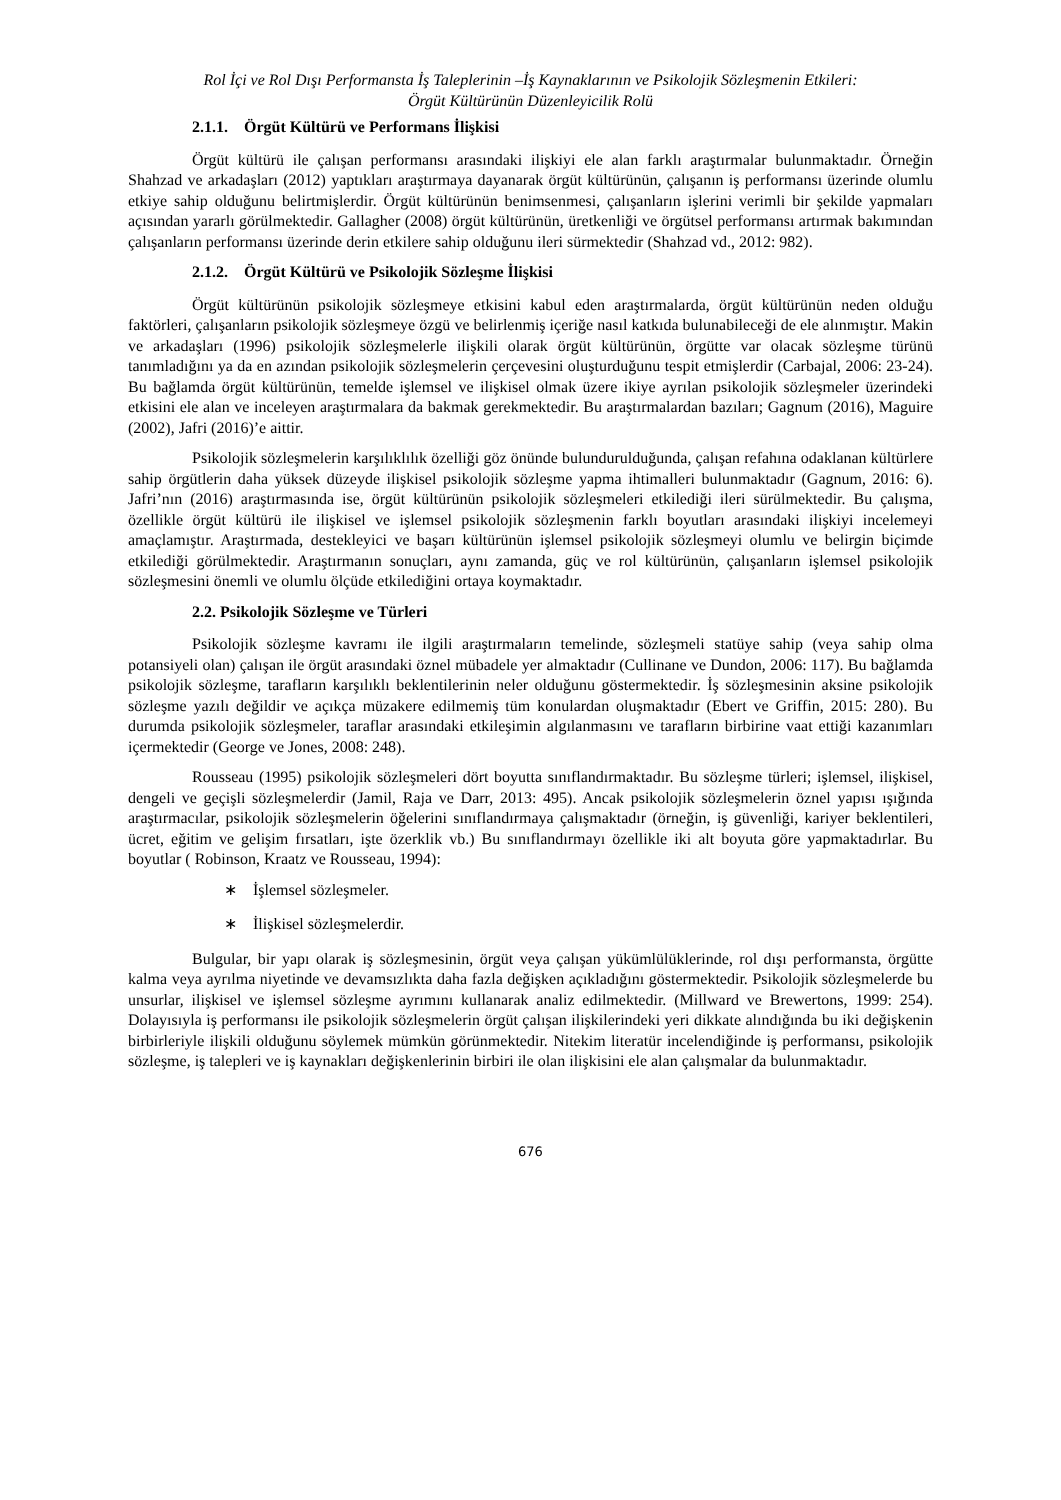Rol İçi ve Rol Dışı Performansta İş Taleplerinin –İş Kaynaklarının ve Psikolojik Sözleşmenin Etkileri:
Örgüt Kültürünün Düzenleyicilik Rolü
2.1.1. Örgüt Kültürü ve Performans İlişkisi
Örgüt kültürü ile çalışan performansı arasındaki ilişkiyi ele alan farklı araştırmalar bulunmaktadır. Örneğin Shahzad ve arkadaşları (2012) yaptıkları araştırmaya dayanarak örgüt kültürünün, çalışanın iş performansı üzerinde olumlu etkiye sahip olduğunu belirtmişlerdir. Örgüt kültürünün benimsenmesi, çalışanların işlerini verimli bir şekilde yapmaları açısından yararlı görülmektedir. Gallagher (2008) örgüt kültürünün, üretkenliği ve örgütsel performansı artırmak bakımından çalışanların performansı üzerinde derin etkilere sahip olduğunu ileri sürmektedir (Shahzad vd., 2012: 982).
2.1.2. Örgüt Kültürü ve Psikolojik Sözleşme İlişkisi
Örgüt kültürünün psikolojik sözleşmeye etkisini kabul eden araştırmalarda, örgüt kültürünün neden olduğu faktörleri, çalışanların psikolojik sözleşmeye özgü ve belirlenmiş içeriğe nasıl katkıda bulunabileceği de ele alınmıştır. Makin ve arkadaşları (1996) psikolojik sözleşmelerle ilişkili olarak örgüt kültürünün, örgütte var olacak sözleşme türünü tanımladığını ya da en azından psikolojik sözleşmelerin çerçevesini oluşturduğunu tespit etmişlerdir (Carbajal, 2006: 23-24). Bu bağlamda örgüt kültürünün, temelde işlemsel ve ilişkisel olmak üzere ikiye ayrılan psikolojik sözleşmeler üzerindeki etkisini ele alan ve inceleyen araştırmalara da bakmak gerekmektedir. Bu araştırmalardan bazıları; Gagnum (2016), Maguire (2002), Jafri (2016)’e aittir.
Psikolojik sözleşmelerin karşılıklılık özelliği göz önünde bulundurulduğunda, çalışan refahına odaklanan kültürlere sahip örgütlerin daha yüksek düzeyde ilişkisel psikolojik sözleşme yapma ihtimalleri bulunmaktadır (Gagnum, 2016: 6). Jafri’nın (2016) araştırmasında ise, örgüt kültürünün psikolojik sözleşmeleri etkilediği ileri sürülmektedir. Bu çalışma, özellikle örgüt kültürü ile ilişkisel ve işlemsel psikolojik sözleşmenin farklı boyutları arasındaki ilişkiyi incelemeyi amaçlamıştır. Araştırmada, destekleyici ve başarı kültürünün işlemsel psikolojik sözleşmeyi olumlu ve belirgin biçimde etkilediği görülmektedir. Araştırmanın sonuçları, aynı zamanda, güç ve rol kültürünün, çalışanların işlemsel psikolojik sözleşmesini önemli ve olumlu ölçüde etkilediğini ortaya koymaktadır.
2.2. Psikolojik Sözleşme ve Türleri
Psikolojik sözleşme kavramı ile ilgili araştırmaların temelinde, sözleşmeli statüye sahip (veya sahip olma potansiyeli olan) çalışan ile örgüt arasındaki öznel mübadele yer almaktadır (Cullinane ve Dundon, 2006: 117). Bu bağlamda psikolojik sözleşme, tarafların karşılıklı beklentilerinin neler olduğunu göstermektedir. İş sözleşmesinin aksine psikolojik sözleşme yazılı değildir ve açıkça müzakere edilmemiş tüm konulardan oluşmaktadır (Ebert ve Griffin, 2015: 280). Bu durumda psikolojik sözleşmeler, taraflar arasındaki etkileşimin algılanmasını ve tarafların birbirine vaat ettiği kazanımları içermektedir (George ve Jones, 2008: 248).
Rousseau (1995) psikolojik sözleşmeleri dört boyutta sınıflandırmaktadır. Bu sözleşme türleri; işlemsel, ilişkisel, dengeli ve geçişli sözleşmelerdir (Jamil, Raja ve Darr, 2013: 495). Ancak psikolojik sözleşmelerin öznel yapısı ışığında araştırmacılar, psikolojik sözleşmelerin öğelerini sınıflandırmaya çalışmaktadır (örneğin, iş güvenliği, kariyer beklentileri, ücret, eğitim ve gelişim fırsatları, işte özerklik vb.) Bu sınıflandırmayı özellikle iki alt boyuta göre yapmaktadırlar. Bu boyutlar ( Robinson, Kraatz ve Rousseau, 1994):
∗ İşlemsel sözleşmeler.
∗ İlişkisel sözleşmelerdir.
Bulgular, bir yapı olarak iş sözleşmesinin, örgüt veya çalışan yükümlülüklerinde, rol dışı performansta, örgütte kalma veya ayrılma niyetinde ve devamsızlıkta daha fazla değişken açıkladığını göstermektedir. Psikolojik sözleşmelerde bu unsurlar, ilişkisel ve işlemsel sözleşme ayrımını kullanarak analiz edilmektedir. (Millward ve Brewertons, 1999: 254). Dolayısıyla iş performansı ile psikolojik sözleşmelerin örgüt çalışan ilişkilerindeki yeri dikkate alındığında bu iki değişkenin birbirleriyle ilişkili olduğunu söylemek mümkün görünmektedir. Nitekim literatür incelendiğinde iş performansı, psikolojik sözleşme, iş talepleri ve iş kaynakları değişkenlerinin birbiri ile olan ilişkisini ele alan çalışmalar da bulunmaktadır.
676